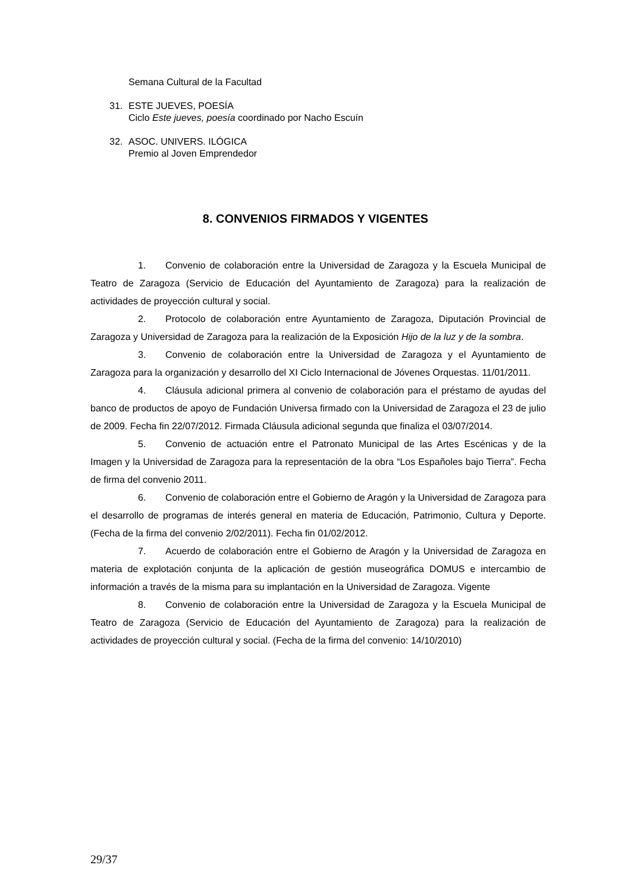Semana Cultural de la Facultad
31. ESTE JUEVES, POESÍA
Ciclo Este jueves, poesía coordinado por Nacho Escuín
32. ASOC. UNIVERS. ILÓGICA
Premio al Joven Emprendedor
8. CONVENIOS FIRMADOS Y VIGENTES
1. Convenio de colaboración entre la Universidad de Zaragoza y la Escuela Municipal de Teatro de Zaragoza (Servicio de Educación del Ayuntamiento de Zaragoza) para la realización de actividades de proyección cultural y social.
2. Protocolo de colaboración entre Ayuntamiento de Zaragoza, Diputación Provincial de Zaragoza y Universidad de Zaragoza para la realización de la Exposición Hijo de la luz y de la sombra.
3. Convenio de colaboración entre la Universidad de Zaragoza y el Ayuntamiento de Zaragoza para la organización y desarrollo del XI Ciclo Internacional de Jóvenes Orquestas. 11/01/2011.
4. Cláusula adicional primera al convenio de colaboración para el préstamo de ayudas del banco de productos de apoyo de Fundación Universa firmado con la Universidad de Zaragoza el 23 de julio de 2009. Fecha fin 22/07/2012. Firmada Cláusula adicional segunda que finaliza el 03/07/2014.
5. Convenio de actuación entre el Patronato Municipal de las Artes Escénicas y de la Imagen y la Universidad de Zaragoza para la representación de la obra “Los Españoles bajo Tierra”. Fecha de firma del convenio 2011.
6. Convenio de colaboración entre el Gobierno de Aragón y la Universidad de Zaragoza para el desarrollo de programas de interés general en materia de Educación, Patrimonio, Cultura y Deporte. (Fecha de la firma del convenio 2/02/2011). Fecha fin 01/02/2012.
7. Acuerdo de colaboración entre el Gobierno de Aragón y la Universidad de Zaragoza en materia de explotación conjunta de la aplicación de gestión museográfica DOMUS e intercambio de información a través de la misma para su implantación en la Universidad de Zaragoza. Vigente
8. Convenio de colaboración entre la Universidad de Zaragoza y la Escuela Municipal de Teatro de Zaragoza (Servicio de Educación del Ayuntamiento de Zaragoza) para la realización de actividades de proyección cultural y social. (Fecha de la firma del convenio: 14/10/2010)
29/37